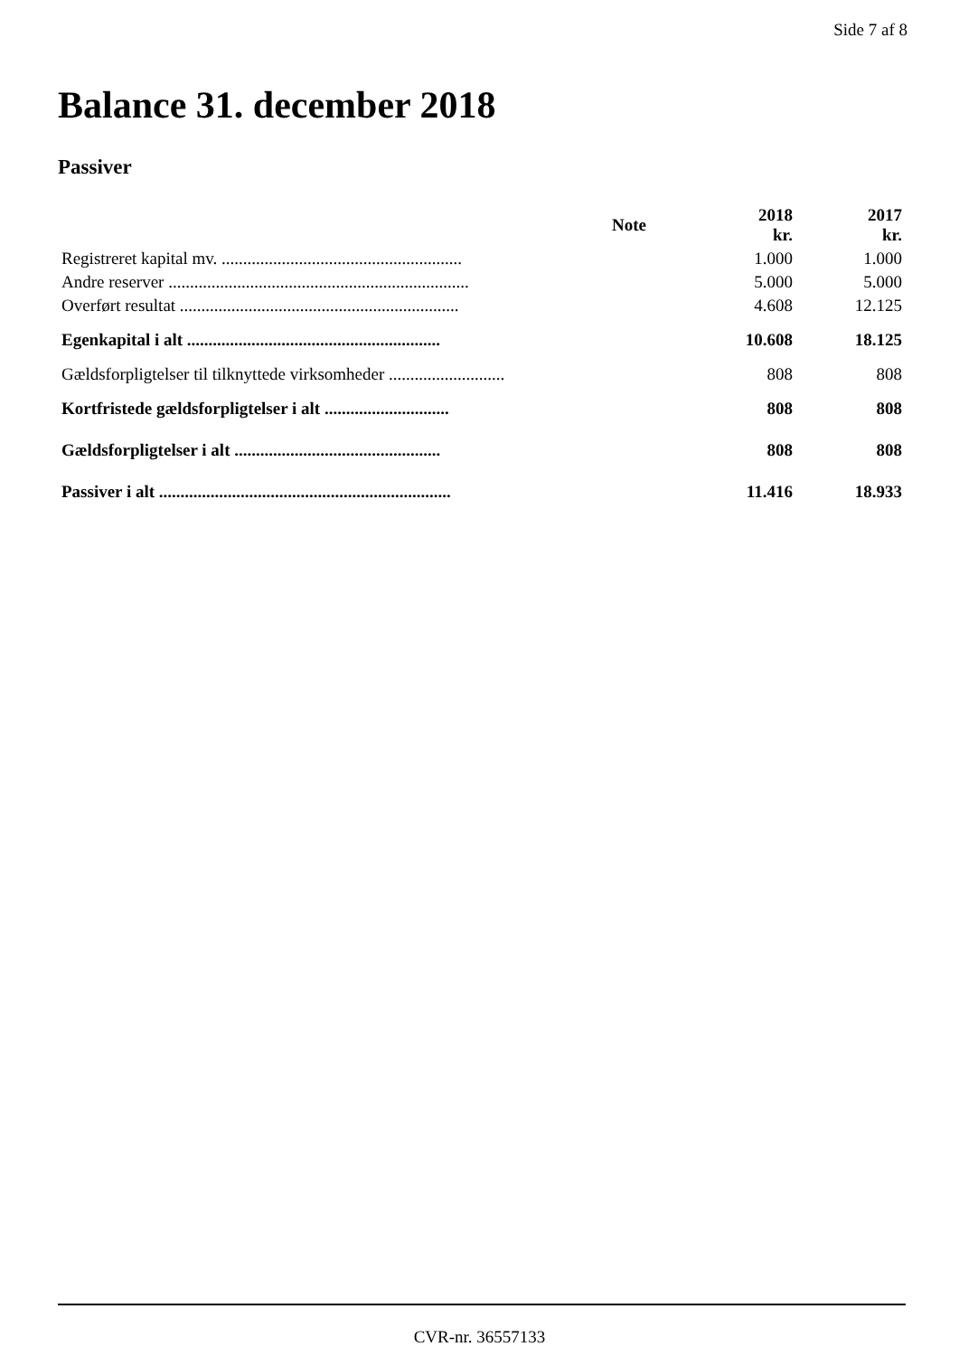Side 7 af 8
Balance 31. december 2018
Passiver
| | Note | 2018 kr. | 2017 kr. |
| --- | --- | --- | --- |
| Registreret kapital mv. ........................................................ | | 1.000 | 1.000 |
| Andre reserver ...................................................................... | | 5.000 | 5.000 |
| Overført resultat ................................................................. | | 4.608 | 12.125 |
| Egenkapital i alt ........................................................... | | 10.608 | 18.125 |
| Gældsforpligtelser til tilknyttede virksomheder ........................... | | 808 | 808 |
| Kortfristede gældsforpligtelser i alt ............................. | | 808 | 808 |
| Gældsforpligtelser i alt ................................................ | | 808 | 808 |
| Passiver i alt .................................................................... | | 11.416 | 18.933 |
CVR-nr. 36557133